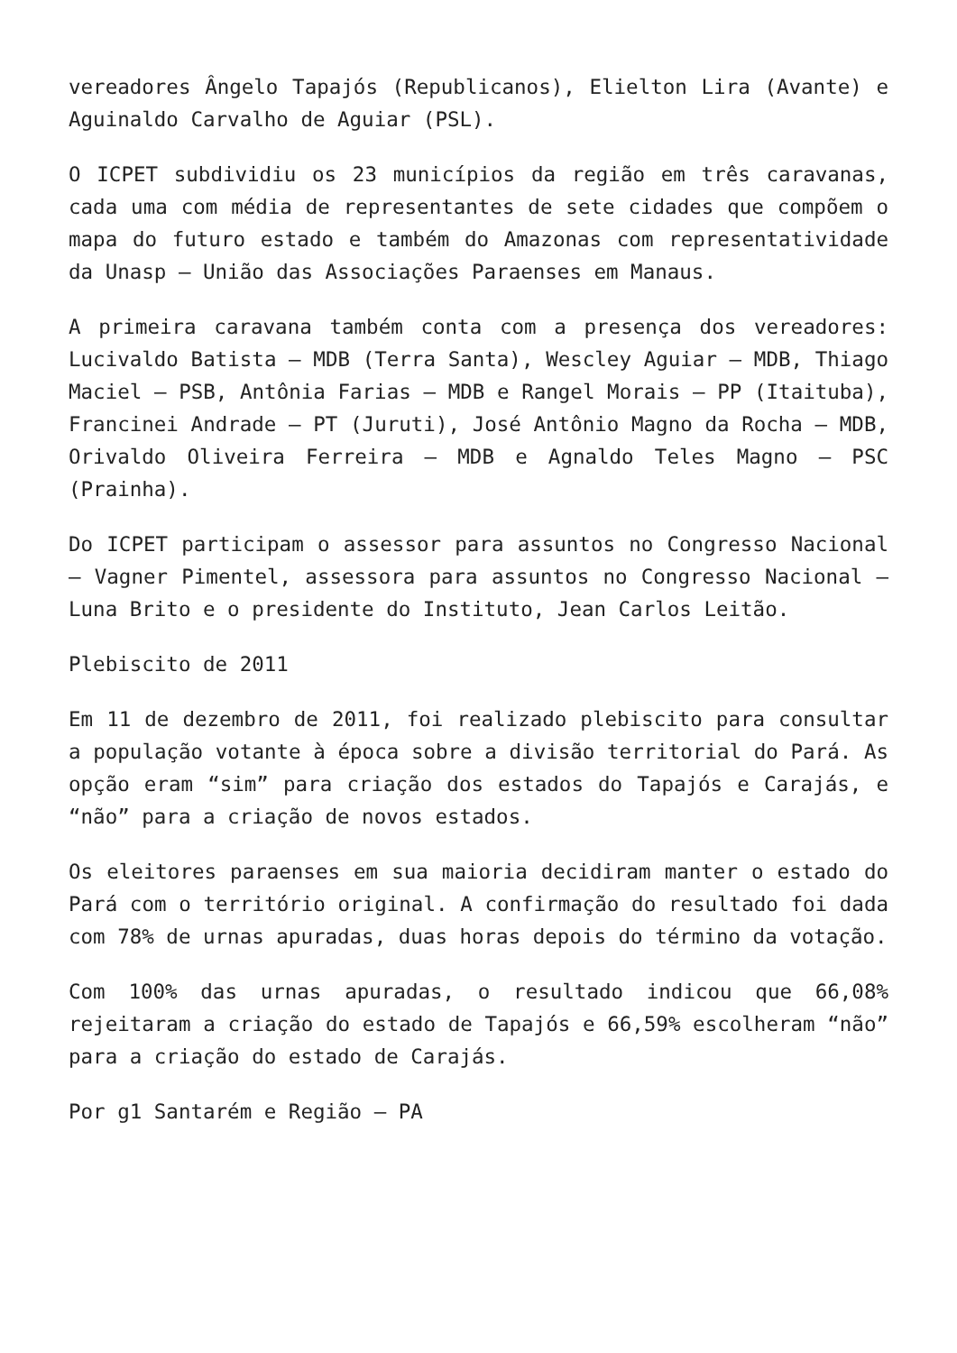vereadores Ângelo Tapajós (Republicanos), Elielton Lira (Avante) e Aguinaldo Carvalho de Aguiar (PSL).
O ICPET subdividiu os 23 municípios da região em três caravanas, cada uma com média de representantes de sete cidades que compõem o mapa do futuro estado e também do Amazonas com representatividade da Unasp – União das Associações Paraenses em Manaus.
A primeira caravana também conta com a presença dos vereadores: Lucivaldo Batista – MDB (Terra Santa), Wescley Aguiar – MDB, Thiago Maciel – PSB, Antônia Farias – MDB e Rangel Morais – PP (Itaituba), Francinei Andrade – PT (Juruti), José Antônio Magno da Rocha – MDB, Orivaldo Oliveira Ferreira – MDB e Agnaldo Teles Magno – PSC (Prainha).
Do ICPET participam o assessor para assuntos no Congresso Nacional – Vagner Pimentel, assessora para assuntos no Congresso Nacional – Luna Brito e o presidente do Instituto, Jean Carlos Leitão.
Plebiscito de 2011
Em 11 de dezembro de 2011, foi realizado plebiscito para consultar a população votante à época sobre a divisão territorial do Pará. As opção eram “sim” para criação dos estados do Tapajós e Carajás, e “não” para a criação de novos estados.
Os eleitores paraenses em sua maioria decidiram manter o estado do Pará com o território original. A confirmação do resultado foi dada com 78% de urnas apuradas, duas horas depois do término da votação.
Com 100% das urnas apuradas, o resultado indicou que 66,08% rejeitaram a criação do estado de Tapajós e 66,59% escolheram “não” para a criação do estado de Carajás.
Por g1 Santarém e Região — PA